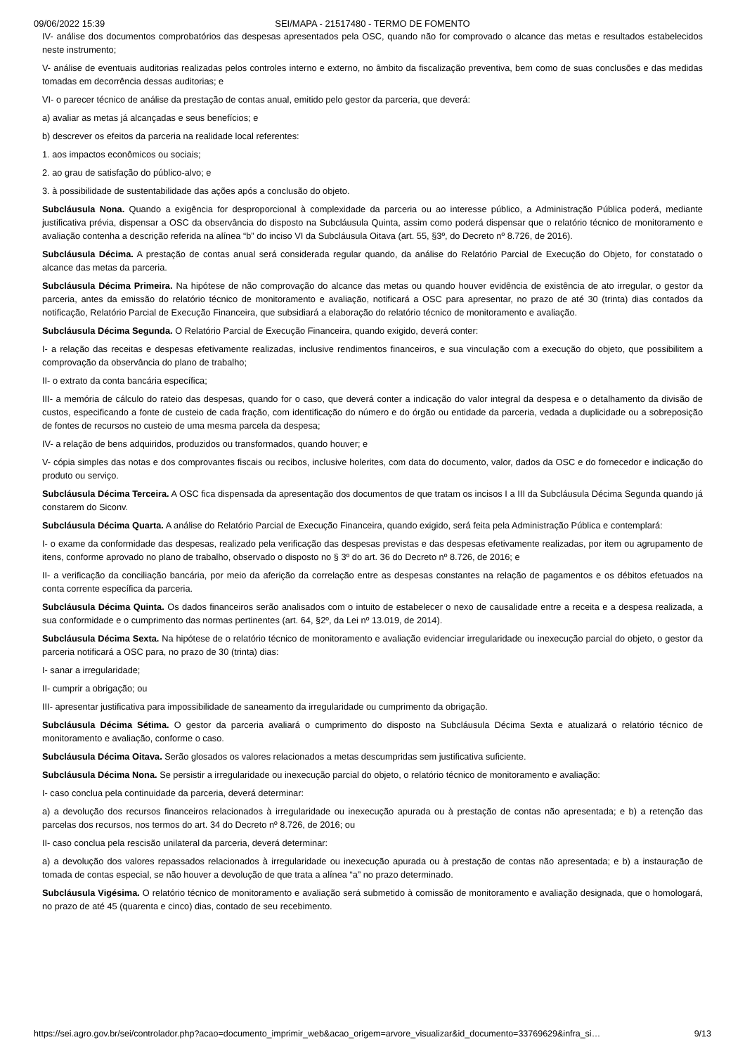09/06/2022 15:39 SEI/MAPA - 21517480 - TERMO DE FOMENTO
IV- análise dos documentos comprobatórios das despesas apresentados pela OSC, quando não for comprovado o alcance das metas e resultados estabelecidos neste instrumento;
V- análise de eventuais auditorias realizadas pelos controles interno e externo, no âmbito da fiscalização preventiva, bem como de suas conclusões e das medidas tomadas em decorrência dessas auditorias; e
VI- o parecer técnico de análise da prestação de contas anual, emitido pelo gestor da parceria, que deverá:
a) avaliar as metas já alcançadas e seus benefícios; e
b) descrever os efeitos da parceria na realidade local referentes:
1. aos impactos econômicos ou sociais;
2. ao grau de satisfação do público-alvo; e
3. à possibilidade de sustentabilidade das ações após a conclusão do objeto.
Subcláusula Nona. Quando a exigência for desproporcional à complexidade da parceria ou ao interesse público, a Administração Pública poderá, mediante justificativa prévia, dispensar a OSC da observância do disposto na Subcláusula Quinta, assim como poderá dispensar que o relatório técnico de monitoramento e avaliação contenha a descrição referida na alínea “b” do inciso VI da Subcláusula Oitava (art. 55, §3º, do Decreto nº 8.726, de 2016).
Subcláusula Décima. A prestação de contas anual será considerada regular quando, da análise do Relatório Parcial de Execução do Objeto, for constatado o alcance das metas da parceria.
Subcláusula Décima Primeira. Na hipótese de não comprovação do alcance das metas ou quando houver evidência de existência de ato irregular, o gestor da parceria, antes da emissão do relatório técnico de monitoramento e avaliação, notificará a OSC para apresentar, no prazo de até 30 (trinta) dias contados da notificação, Relatório Parcial de Execução Financeira, que subsidiará a elaboração do relatório técnico de monitoramento e avaliação.
Subcláusula Décima Segunda. O Relatório Parcial de Execução Financeira, quando exigido, deverá conter:
I- a relação das receitas e despesas efetivamente realizadas, inclusive rendimentos financeiros, e sua vinculação com a execução do objeto, que possibilitem a comprovação da observância do plano de trabalho;
II- o extrato da conta bancária específica;
III- a memória de cálculo do rateio das despesas, quando for o caso, que deverá conter a indicação do valor integral da despesa e o detalhamento da divisão de custos, especificando a fonte de custeio de cada fração, com identificação do número e do órgão ou entidade da parceria, vedada a duplicidade ou a sobreposição de fontes de recursos no custeio de uma mesma parcela da despesa;
IV- a relação de bens adquiridos, produzidos ou transformados, quando houver; e
V- cópia simples das notas e dos comprovantes fiscais ou recibos, inclusive holerites, com data do documento, valor, dados da OSC e do fornecedor e indicação do produto ou serviço.
Subcláusula Décima Terceira. A OSC fica dispensada da apresentação dos documentos de que tratam os incisos I a III da Subcláusula Décima Segunda quando já constarem do Siconv.
Subcláusula Décima Quarta. A análise do Relatório Parcial de Execução Financeira, quando exigido, será feita pela Administração Pública e contemplará:
I- o exame da conformidade das despesas, realizado pela verificação das despesas previstas e das despesas efetivamente realizadas, por item ou agrupamento de itens, conforme aprovado no plano de trabalho, observado o disposto no § 3º do art. 36 do Decreto nº 8.726, de 2016; e
II- a verificação da conciliação bancária, por meio da aferição da correlação entre as despesas constantes na relação de pagamentos e os débitos efetuados na conta corrente específica da parceria.
Subcláusula Décima Quinta. Os dados financeiros serão analisados com o intuito de estabelecer o nexo de causalidade entre a receita e a despesa realizada, a sua conformidade e o cumprimento das normas pertinentes (art. 64, §2º, da Lei nº 13.019, de 2014).
Subcláusula Décima Sexta. Na hipótese de o relatório técnico de monitoramento e avaliação evidenciar irregularidade ou inexecução parcial do objeto, o gestor da parceria notificará a OSC para, no prazo de 30 (trinta) dias:
I- sanar a irregularidade;
II- cumprir a obrigação; ou
III- apresentar justificativa para impossibilidade de saneamento da irregularidade ou cumprimento da obrigação.
Subcláusula Décima Sétima. O gestor da parceria avaliará o cumprimento do disposto na Subcláusula Décima Sexta e atualizará o relatório técnico de monitoramento e avaliação, conforme o caso.
Subcláusula Décima Oitava. Serão glosados os valores relacionados a metas descumpridas sem justificativa suficiente.
Subcláusula Décima Nona. Se persistir a irregularidade ou inexecução parcial do objeto, o relatório técnico de monitoramento e avaliação:
I- caso conclua pela continuidade da parceria, deverá determinar:
a) a devolução dos recursos financeiros relacionados à irregularidade ou inexecução apurada ou à prestação de contas não apresentada; e b) a retenção das parcelas dos recursos, nos termos do art. 34 do Decreto nº 8.726, de 2016; ou
II- caso conclua pela rescisão unilateral da parceria, deverá determinar:
a) a devolução dos valores repassados relacionados à irregularidade ou inexecução apurada ou à prestação de contas não apresentada; e b) a instauração de tomada de contas especial, se não houver a devolução de que trata a alínea “a” no prazo determinado.
Subcláusula Vigésima. O relatório técnico de monitoramento e avaliação será submetido à comissão de monitoramento e avaliação designada, que o homologará, no prazo de até 45 (quarenta e cinco) dias, contado de seu recebimento.
https://sei.agro.gov.br/sei/controlador.php?acao=documento_imprimir_web&acao_origem=arvore_visualizar&id_documento=33769629&infra_si… 9/13